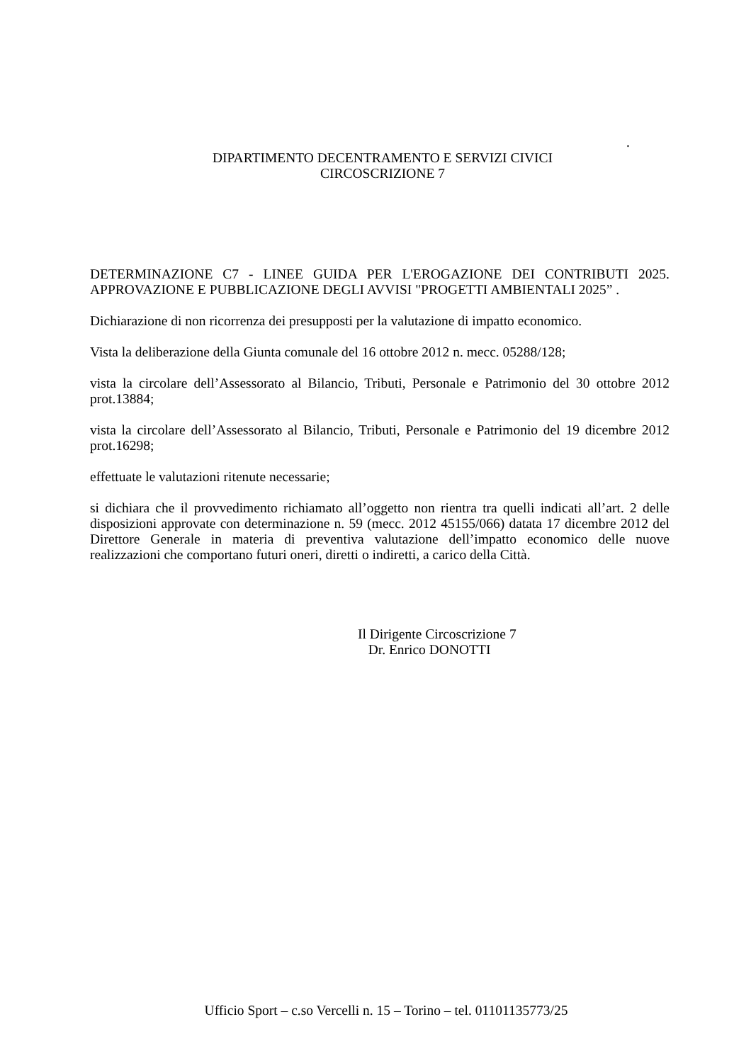.
DIPARTIMENTO DECENTRAMENTO E SERVIZI CIVICI
CIRCOSCRIZIONE 7
DETERMINAZIONE C7 - LINEE GUIDA PER L'EROGAZIONE DEI CONTRIBUTI 2025. APPROVAZIONE E PUBBLICAZIONE DEGLI AVVISI "PROGETTI AMBIENTALI 2025” .
Dichiarazione di non ricorrenza dei presupposti per la valutazione di impatto economico.
Vista la deliberazione della Giunta comunale del 16 ottobre 2012 n. mecc. 05288/128;
vista la circolare dell’Assessorato al Bilancio, Tributi, Personale e Patrimonio del 30 ottobre 2012 prot.13884;
vista la circolare dell’Assessorato al Bilancio, Tributi, Personale e Patrimonio del 19 dicembre 2012 prot.16298;
effettuate le valutazioni ritenute necessarie;
si dichiara che il provvedimento richiamato all’oggetto non rientra tra quelli indicati all’art. 2 delle disposizioni approvate con determinazione n. 59 (mecc. 2012 45155/066) datata 17 dicembre 2012 del Direttore Generale in materia di preventiva valutazione dell’impatto economico delle nuove realizzazioni che comportano futuri oneri, diretti o indiretti, a carico della Città.
Il Dirigente Circoscrizione 7
Dr. Enrico DONOTTI
Ufficio Sport – c.so Vercelli n. 15 – Torino – tel. 01101135773/25